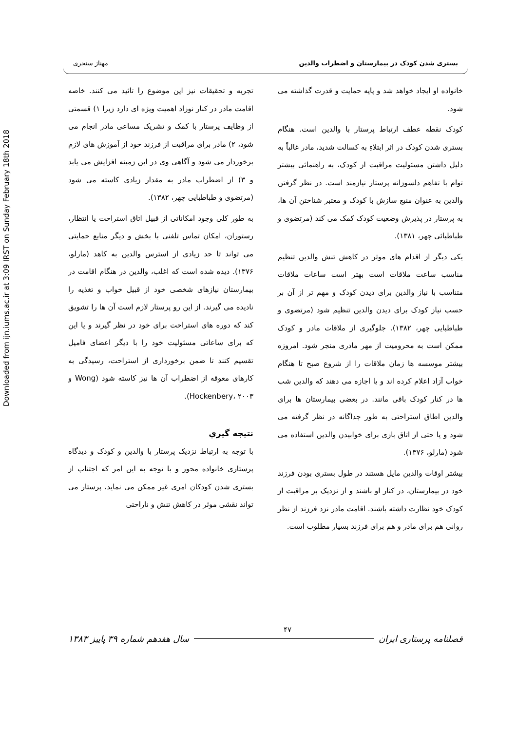Downloaded from ijn.iums.ac.ir at 3:09 IRST on Sunday February 18th 2018
بستری شدن کودک در بیمارستان و اضطراب والدین مهناز سنجری
خانواده او ایجاد خواهد شد و پایه حمایت و قدرت گذاشته می شود.
کودک نقطه عطف ارتباط پرستار با والدین است. هنگام بستری شدن کودک در اثر ابتلاءِ به کسالت شدید، مادر غالباً به دلیل داشتن مسئولیت مراقبت از کودک، به راهنمائی بیشتر توام با تفاهم دلسوزانه پرستار نیازمند است. در نظر گرفتن والدین به عنوان منبع سازش با کودک و معتبر شناختن آن ها، به پرستار در پذیرش وضعیت کودک کمک می کند (مرتضوی و طباطبائی چهر، ۱۳۸۱).
یکی دیگر از اقدام های موثر در کاهش تنش والدین تنظیم مناسب ساعت ملاقات است بهتر است ساعات ملاقات متناسب با نیاز والدین برای دیدن کودک و مهم تر از آن بر حسب نیاز کودک برای دیدن والدین تنظیم شود (مرتضوی و طباطبایی چهر، ۱۳۸۲). جلوگیری از ملاقات مادر و کودک ممکن است به محرومیت از مهر مادری منجر شود. امروزه بیشتر موسسه ها زمان ملاقات را از شروع صبح تا هنگام خواب آزاد اعلام کرده اند و یا اجازه می دهند که والدین شب ها در کنار کودک باقی مانند. در بعضی بیمارستان ها برای والدین اطاق استراحتی به طور جداگانه در نظر گرفته می شود و یا حتی از اتاق بازی برای خوابیدن والدین استفاده می شود (مارلو، ۱۳۷۶).
بیشتر اوقات والدین مایل هستند در طول بستری بودن فرزند خود در بیمارستان، در کنار او باشند و از نزدیک بر مراقبت از کودک خود نظارت داشته باشند. اقامت مادر نزد فرزند از نظر روانی هم برای مادر و هم برای فرزند بسیار مطلوب است.
تجربه و تحقیقات نیز این موضوع را تائید می کنند. خاصه اقامت مادر در کنار نوزاد اهمیت ویژه ای دارد زیرا ۱) قسمتی از وظایف پرستار با کمک و تشریک مساعی مادر انجام می شود، ۲) مادر برای مراقبت از فرزند خود از آموزش های لازم برخوردار می شود و آگاهی وی در این زمینه افزایش می یابد و ۳) از اضطراب مادر به مقدار زیادی کاسته می شود (مرتضوی و طباطبایی چهر، ۱۳۸۲).
به طور کلی وجود امکاناتی از قبیل اتاق استراحت یا انتظار، رستوران، امکان تماس تلفنی با بخش و دیگر منابع حمایتی می تواند تا حد زیادی از استرس والدین به کاهد (مارلو، ۱۳۷۶). دیده شده است که اغلب، والدین در هنگام اقامت در بیمارستان نیازهای شخصی خود از قبیل خواب و تغذیه را نادیده می گیرند. از این رو پرستار لازم است آن ها را تشویق کند که دوره های استراحت برای خود در نظر گیرند و یا این که برای ساعاتی مسئولیت خود را با دیگر اعضای فامیل تقسیم کنند تا ضمن برخورداری از استراحت، رسیدگی به کارهای معوقه از اضطراب آن ها نیز کاسته شود (Wong و Hockenbery، ۲۰۰۳).
نتیجه گیري
با توجه به ارتباط نزدیک پرستار با والدین و کودک و دیدگاه پرستاری خانواده محور و با توجه به این امر که اجتناب از بستری شدن کودکان امری غیر ممکن می نماید، پرستار می تواند نقشی موثر در کاهش تنش و ناراحتی
فصلنامه پرستاری ایران
۴۷
سال هفدهم شماره ۳۹ پاییز ۱۳۸۳